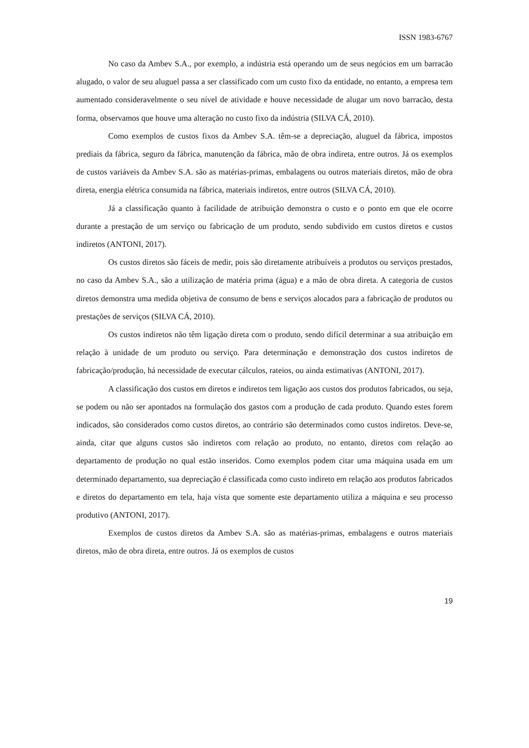ISSN 1983-6767
No caso da Ambev S.A., por exemplo, a indústria está operando um de seus negócios em um barracão alugado, o valor de seu aluguel passa a ser classificado com um custo fixo da entidade, no entanto, a empresa tem aumentado consideravelmente o seu nível de atividade e houve necessidade de alugar um novo barracão, desta forma, observamos que houve uma alteração no custo fixo da indústria (SILVA CÁ, 2010).
Como exemplos de custos fixos da Ambev S.A. têm-se a depreciação, aluguel da fábrica, impostos prediais da fábrica, seguro da fábrica, manutenção da fábrica, mão de obra indireta, entre outros. Já os exemplos de custos variáveis da Ambev S.A. são as matérias-primas, embalagens ou outros materiais diretos, mão de obra direta, energia elétrica consumida na fábrica, materiais indiretos, entre outros (SILVA CÁ, 2010).
Já a classificação quanto à facilidade de atribuição demonstra o custo e o ponto em que ele ocorre durante a prestação de um serviço ou fabricação de um produto, sendo subdivido em custos diretos e custos indiretos (ANTONI, 2017).
Os custos diretos são fáceis de medir, pois são diretamente atribuíveis a produtos ou serviços prestados, no caso da Ambev S.A., são a utilização de matéria prima (água) e a mão de obra direta. A categoria de custos diretos demonstra uma medida objetiva de consumo de bens e serviços alocados para a fabricação de produtos ou prestações de serviços (SILVA CÁ, 2010).
Os custos indiretos não têm ligação direta com o produto, sendo difícil determinar a sua atribuição em relação à unidade de um produto ou serviço. Para determinação e demonstração dos custos indiretos de fabricação/produção, há necessidade de executar cálculos, rateios, ou ainda estimativas (ANTONI, 2017).
A classificação dos custos em diretos e indiretos tem ligação aos custos dos produtos fabricados, ou seja, se podem ou não ser apontados na formulação dos gastos com a produção de cada produto. Quando estes forem indicados, são considerados como custos diretos, ao contrário são determinados como custos indiretos. Deve-se, ainda, citar que alguns custos são indiretos com relação ao produto, no entanto, diretos com relação ao departamento de produção no qual estão inseridos. Como exemplos podem citar uma máquina usada em um determinado departamento, sua depreciação é classificada como custo indireto em relação aos produtos fabricados e diretos do departamento em tela, haja vista que somente este departamento utiliza a máquina e seu processo produtivo (ANTONI, 2017).
Exemplos de custos diretos da Ambev S.A. são as matérias-primas, embalagens e outros materiais diretos, mão de obra direta, entre outros. Já os exemplos de custos
19